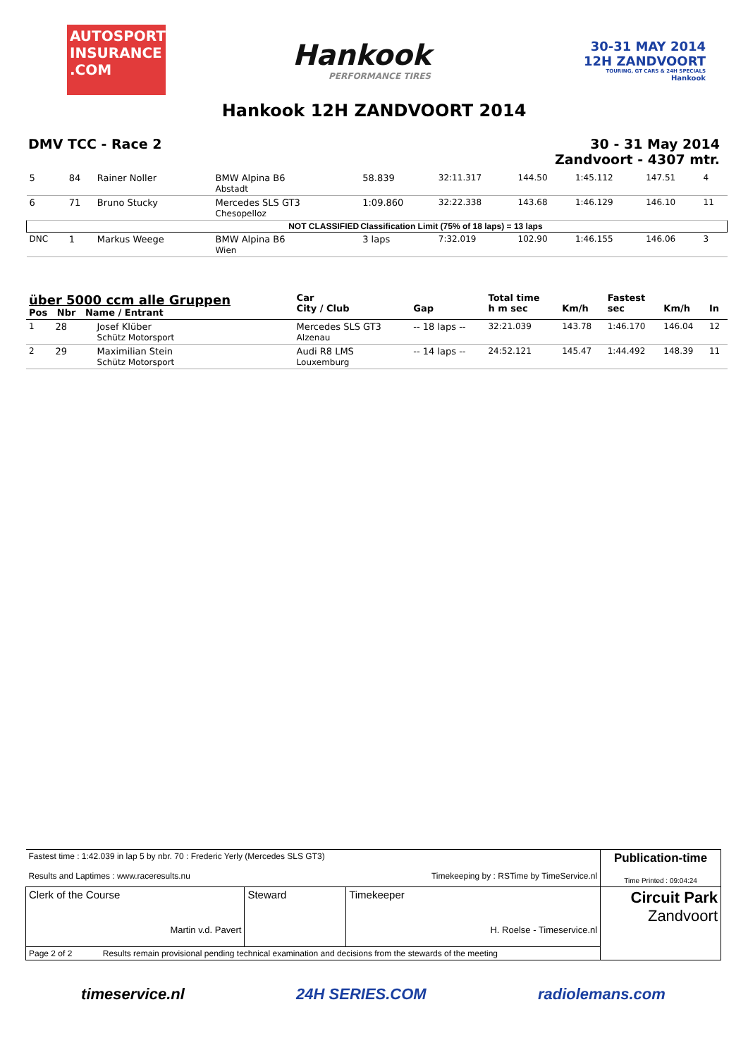AUTOSPORT INSURANCE .COM
Hankook
PERFORMANCE TIRES
30-31 MAY 2014
12H ZANDVOORT
TOURING, GT CARS & 24H SPECIALS
Hankook
Hankook 12H ZANDVOORT 2014
DMV TCC - Race 2 30 - 31 May 2014
Zandvoort - 4307 mtr.
| 5 | 84 | Rainer Noller | BMW Alpina B6 Abstadt | 58.839 | 32:11.317 | 144.50 | 1:45.112 | 147.51 | 4 |
| 6 | 71 | Bruno Stucky | Mercedes SLS GT3 Chesopelloz | 1:09.860 | 32:22.338 | 143.68 | 1:46.129 | 146.10 | 11 |
| NOT CLASSIFIED | | | | Classification Limit (75% of 18 laps) = 13 laps | | | | | |
| DNC | 1 | Markus Weege | BMW Alpina B6 Wien | 3 laps | 7:32.019 | 102.90 | 1:46.155 | 146.06 | 3 |
| über 5000 ccm alle Gruppen Pos Nbr Name / Entrant | | | Car City / Club | Gap | Total time h m sec | Km/h | Fastest sec | Km/h | In |
| --- | --- | --- | --- | --- | --- | --- | --- | --- | --- |
| 1 | 28 | Josef Klüber Schütz Motorsport | Mercedes SLS GT3 Alzenau | -- 18 laps -- | 32:21.039 | 143.78 | 1:46.170 | 146.04 | 12 |
| 2 | 29 | Maximilian Stein Schütz Motorsport | Audi R8 LMS Louxemburg | -- 14 laps -- | 24:52.121 | 145.47 | 1:44.492 | 148.39 | 11 |
| Fastest time : 1:42.039 in lap 5 by nbr. 70 : Frederic Yerly (Mercedes SLS GT3) Results and Laptimes : www.raceresults.nu Timekeeping by : RSTime by TimeService.nl | | | Publication-time Time Printed : 09:04:24 |
| Clerk of the Course Martin v.d. Pavert | Steward | Timekeeper H. Roelse - Timeservice.nl | Circuit Park Zandvoort |
| Page 2 of 2 Results remain provisional pending technical examination and decisions from the stewards of the meeting | | | |
timeservice.nl 24H SERIES.COM radiolemans.com